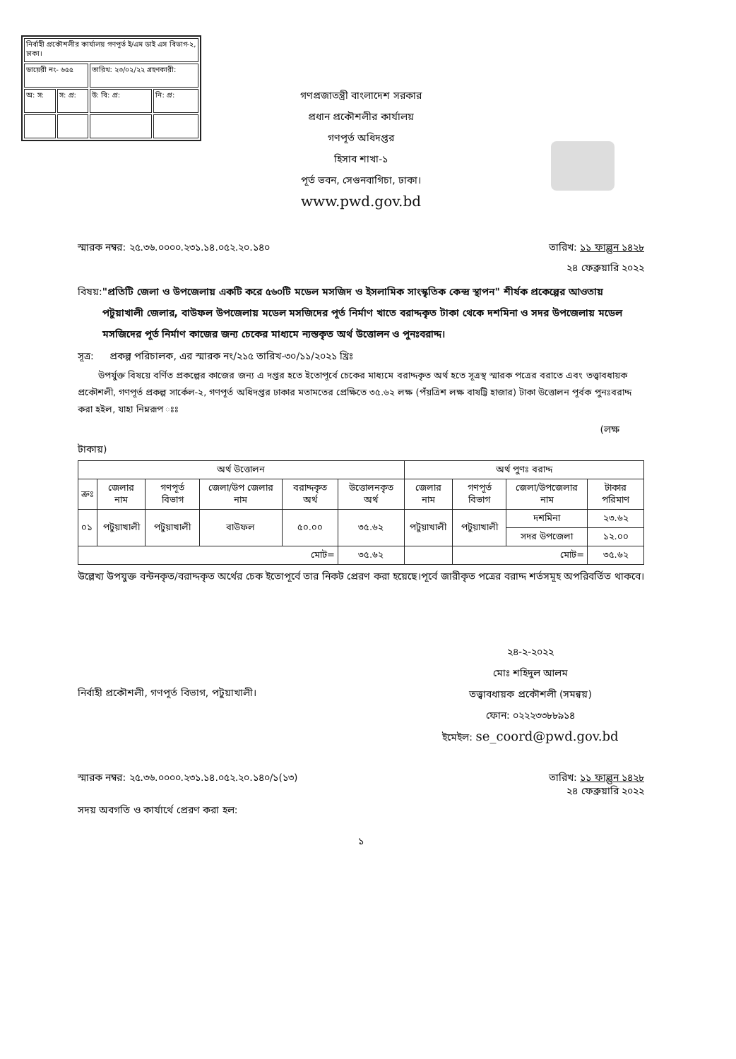| নির্বাহী প্রকৌশলীর কার্যালয় গণপূর্ত ই/এম ডাই এস বিভাগ-২, ঢাকা। | | | |
| ডায়েরী নং- ৬৫৫ | | তারিখ: ২৩/০২/২২ গ্রহণকারী: | |
| অ: স: | স: প্র: | উ: বি: প্র: | নি: প্র: |
গণপ্রজাতন্ত্রী বাংলাদেশ সরকার
প্রধান প্রকৌশলীর কার্যালয়
গণপূর্ত অধিদপ্তর
হিসাব শাখা-১
পূর্ত ভবন, সেগুনবাগিচা, ঢাকা।
www.pwd.gov.bd
স্মারক নম্বর: ২৫.৩৬.০০০০.২৩১.১৪.০৫২.২০.১৪০ তারিখ: ১১ ফাল্গুন ১৪২৮
২৪ ফেব্রুয়ারি ২০২২
বিষয়: "প্রতিটি জেলা ও উপজেলায় একটি করে ৫৬০টি মডেল মসজিদ ও ইসলামিক সাংস্কৃতিক কেন্দ্র স্থাপন" শীর্ষক প্রকেল্পের আওতায় পটুয়াখালী জেলার, বাউফল উপজেলায় মডেল মসজিদের পূর্ত নির্মাণ খাতে বরাদ্দকৃত টাকা থেকে দশমিনা ও সদর উপজেলায় মডেল মসজিদের পূর্ত নির্মাণ কাজের জন্য চেকের মাধ্যমে ন্যস্তকৃত অর্থ উত্তোলন ও পুনঃবরাদ্দ।
সূত্র: প্রকল্প পরিচালক, এর স্মারক নং/২১৫ তারিখ-৩০/১১/২০২১ খ্রিঃ
উপর্যুক্ত বিষয়ে বর্ণিত প্রকল্পের কাজের জন্য এ দপ্তর হতে ইতোপূর্বে চেকের মাধ্যমে বরাদ্দকৃত অর্থ হতে সূত্রস্থ স্মারক পত্রের বরাতে এবং তত্ত্বাবধায়ক প্রকৌশলী, গণপূর্ত প্রকল্প সার্কেল-২, গণপূর্ত অধিদপ্তর ঢাকার মতামতের প্রেক্ষিতে ৩৫.৬২ লক্ষ (পঁয়ত্রিশ লক্ষ বাষট্টি হাজার) টাকা উত্তোলন পূর্বক পুনঃবরাদ্দ করা হইল, যাহা নিম্নরূপ ঃঃ
(লক্ষ
টাকায়)
| অর্থ উত্তোলন | | | | | | অর্থ পুণঃ বরাদ্দ | | | |
| --- | --- | --- | --- | --- | --- | --- | --- | --- | --- |
| ক্রঃ | জেলার নাম | গণপূর্ত বিভাগ | জেলা/উপ জেলার নাম | বরাদ্দকৃত অর্থ | উত্তোলনকৃত অর্থ | জেলার নাম | গণপূর্ত বিভাগ | জেলা/উপজেলার নাম | টাকার পরিমাণ |
| ০১ | পটুয়াখালী | পটুয়াখালী | বাউফল | ৫০.০০ | ৩৫.৬২ | পটুয়াখালী | পটুয়াখালী | দশমিনা | ২৩.৬২ |
| | | | | | | | | সদর উপজেলা | ১২.০০ |
| মোট= | | | | | ৩৫.৬২ | | মোট= | | ৩৫.৬২ |
উল্লেখ্য উপযুক্ত বন্টনকৃত/বরাদ্দকৃত অর্থের চেক ইতোপূর্বে তার নিকট প্রেরণ করা হয়েছে।পূর্বে জারীকৃত পত্রের বরাদ্দ শর্তসমূহ অপরিবর্তিত থাকবে।
২৪-২-২০২২
মোঃ শহিদুল আলম
তত্ত্বাবধায়ক প্রকৌশলী (সমন্বয়)
ফোন: ০২২২৩৩৮৮৯১৪
ইমেইল: se_coord@pwd.gov.bd
নির্বাহী প্রকৌশলী, গণপূর্ত বিভাগ, পটুয়াখালী।
স্মারক নম্বর: ২৫.৩৬.০০০০.২৩১.১৪.০৫২.২০.১৪০/১(১৩) তারিখ: ১১ ফাল্গুন ১৪২৮
২৪ ফেব্রুয়ারি ২০২২
সদয় অবগতি ও কার্যার্থে প্রেরণ করা হল:
১